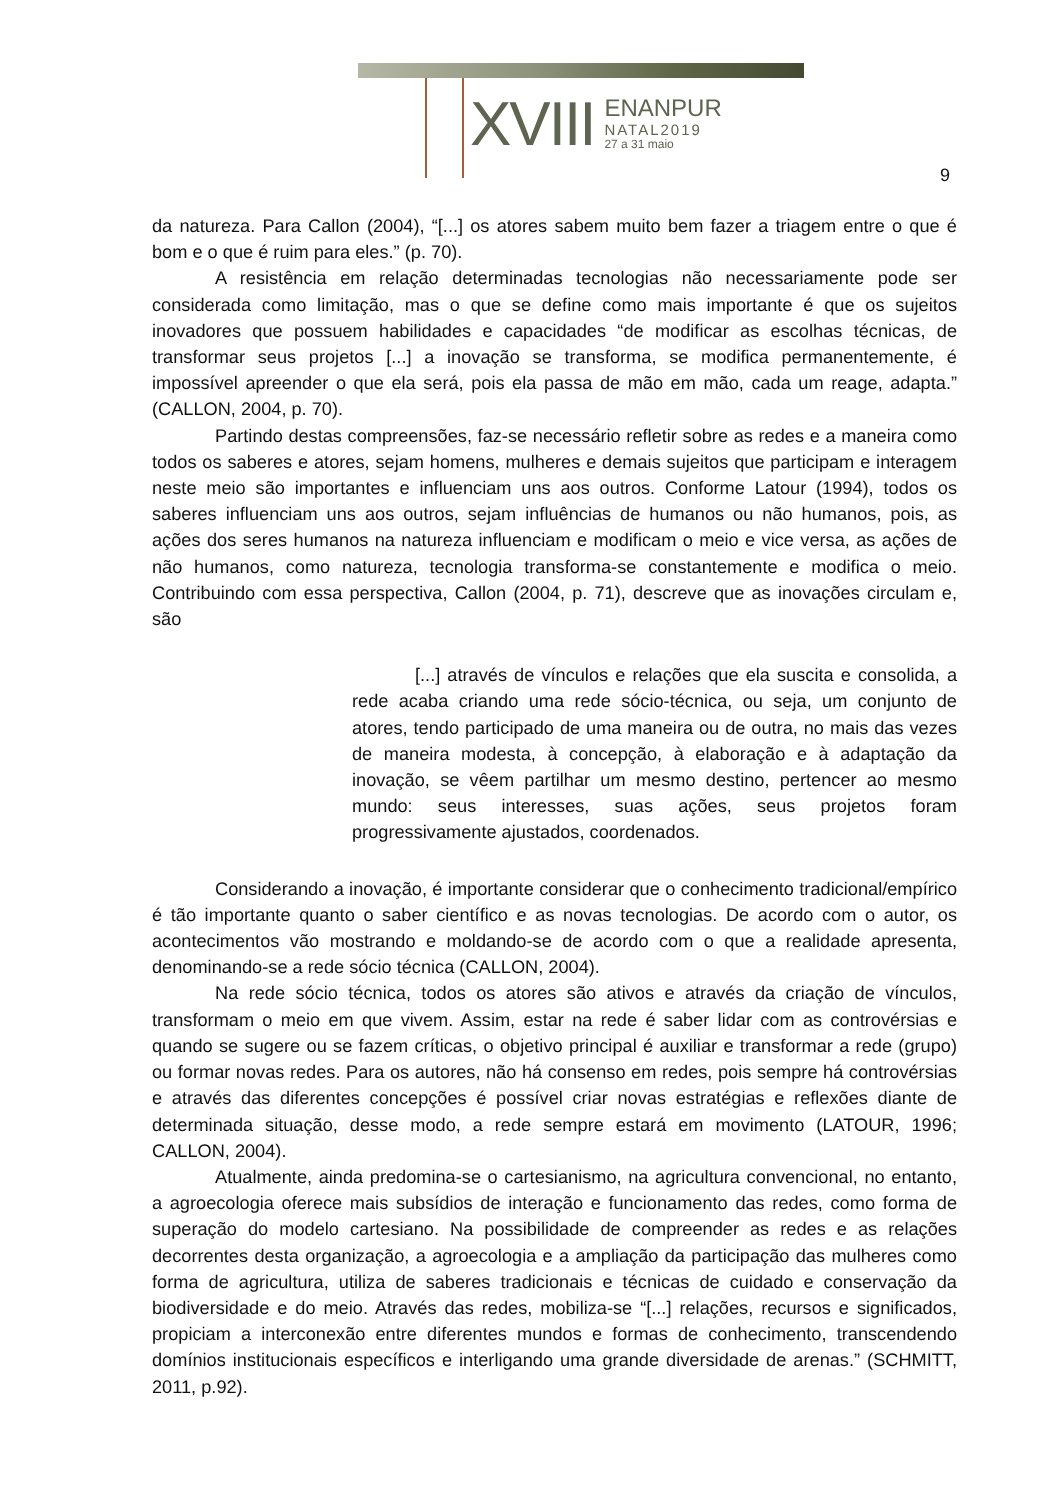XVIII
ENANPUR
NATAL2019
27 a 31 maio
9
da natureza. Para Callon (2004), “[...] os atores sabem muito bem fazer a triagem entre o que é bom e o que é ruim para eles.” (p. 70).
A resistência em relação determinadas tecnologias não necessariamente pode ser considerada como limitação, mas o que se define como mais importante é que os sujeitos inovadores que possuem habilidades e capacidades “de modificar as escolhas técnicas, de transformar seus projetos [...] a inovação se transforma, se modifica permanentemente, é impossível apreender o que ela será, pois ela passa de mão em mão, cada um reage, adapta.” (CALLON, 2004, p. 70).
Partindo destas compreensões, faz-se necessário refletir sobre as redes e a maneira como todos os saberes e atores, sejam homens, mulheres e demais sujeitos que participam e interagem neste meio são importantes e influenciam uns aos outros. Conforme Latour (1994), todos os saberes influenciam uns aos outros, sejam influências de humanos ou não humanos, pois, as ações dos seres humanos na natureza influenciam e modificam o meio e vice versa, as ações de não humanos, como natureza, tecnologia transforma-se constantemente e modifica o meio. Contribuindo com essa perspectiva, Callon (2004, p. 71), descreve que as inovações circulam e, são
[...] através de vínculos e relações que ela suscita e consolida, a rede acaba criando uma rede sócio-técnica, ou seja, um conjunto de atores, tendo participado de uma maneira ou de outra, no mais das vezes de maneira modesta, à concepção, à elaboração e à adaptação da inovação, se vêem partilhar um mesmo destino, pertencer ao mesmo mundo: seus interesses, suas ações, seus projetos foram progressivamente ajustados, coordenados.
Considerando a inovação, é importante considerar que o conhecimento tradicional/empírico é tão importante quanto o saber científico e as novas tecnologias. De acordo com o autor, os acontecimentos vão mostrando e moldando-se de acordo com o que a realidade apresenta, denominando-se a rede sócio técnica (CALLON, 2004).
Na rede sócio técnica, todos os atores são ativos e através da criação de vínculos, transformam o meio em que vivem. Assim, estar na rede é saber lidar com as controvérsias e quando se sugere ou se fazem críticas, o objetivo principal é auxiliar e transformar a rede (grupo) ou formar novas redes. Para os autores, não há consenso em redes, pois sempre há controvérsias e através das diferentes concepções é possível criar novas estratégias e reflexões diante de determinada situação, desse modo, a rede sempre estará em movimento (LATOUR, 1996; CALLON, 2004).
Atualmente, ainda predomina-se o cartesianismo, na agricultura convencional, no entanto, a agroecologia oferece mais subsídios de interação e funcionamento das redes, como forma de superação do modelo cartesiano. Na possibilidade de compreender as redes e as relações decorrentes desta organização, a agroecologia e a ampliação da participação das mulheres como forma de agricultura, utiliza de saberes tradicionais e técnicas de cuidado e conservação da biodiversidade e do meio. Através das redes, mobiliza-se “[...] relações, recursos e significados, propiciam a interconexão entre diferentes mundos e formas de conhecimento, transcendendo domínios institucionais específicos e interligando uma grande diversidade de arenas.” (SCHMITT, 2011, p.92).